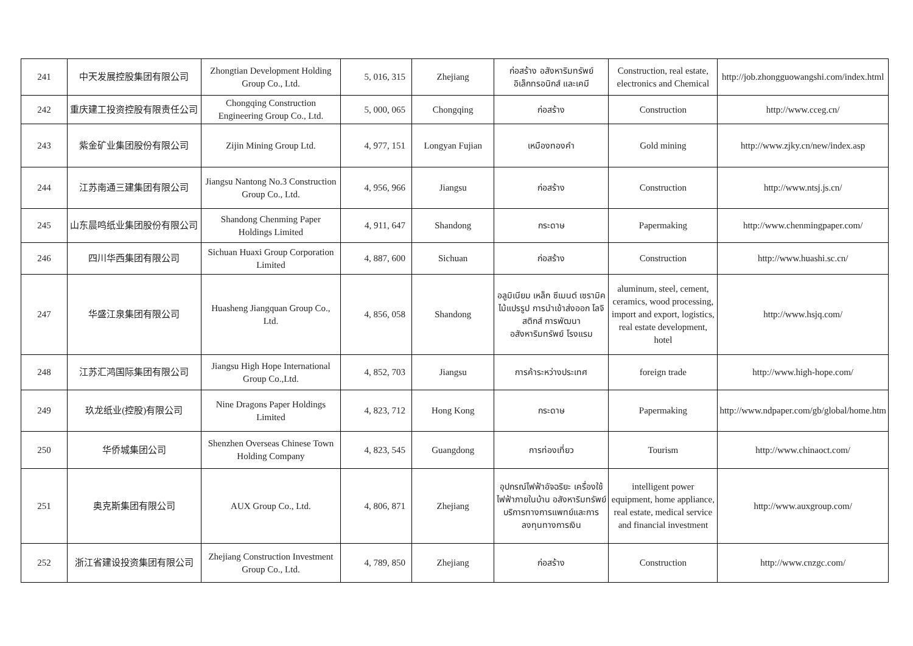| 241 | 中天发展控股集团有限公司 | Zhongtian Development Holding Group Co., Ltd. | 5, 016, 315 | Zhejiang | ก่อสร้าง อสังหาริมทรัพย์ อิเล็กทรอนิกส์ และเคมี | Construction, real estate, electronics and Chemical | http://job.zhongguowangshi.com/index.html |
| 242 | 重庆建工投资控股有限责任公司 | Chongqing Construction Engineering Group Co., Ltd. | 5, 000, 065 | Chongqing | ก่อสร้าง | Construction | http://www.cceg.cn/ |
| 243 | 紫金矿业集团股份有限公司 | Zijin Mining Group Ltd. | 4, 977, 151 | Longyan Fujian | เหมืองทองคำ | Gold mining | http://www.zjky.cn/new/index.asp |
| 244 | 江苏南通三建集团有限公司 | Jiangsu Nantong No.3 Construction Group Co., Ltd. | 4, 956, 966 | Jiangsu | ก่อสร้าง | Construction | http://www.ntsj.js.cn/ |
| 245 | 山东晨鸣纸业集团股份有限公司 | Shandong Chenming Paper Holdings Limited | 4, 911, 647 | Shandong | กระดาษ | Papermaking | http://www.chenmingpaper.com/ |
| 246 | 四川华西集团有限公司 | Sichuan Huaxi Group Corporation Limited | 4, 887, 600 | Sichuan | ก่อสร้าง | Construction | http://www.huashi.sc.cn/ |
| 247 | 华盛江泉集团有限公司 | Huasheng Jiangquan Group Co., Ltd. | 4, 856, 058 | Shandong | อลูมิเนียม เหล็ก ซีเมนต์ เซรามิค ไม้แปรรูป การนำเข้าส่งออก โลจิสติกส์ การพัฒนาอสังหาริมทรัพย์ โรงแรม | aluminum, steel, cement, ceramics, wood processing, import and export, logistics, real estate development, hotel | http://www.hsjq.com/ |
| 248 | 江苏汇鸿国际集团有限公司 | Jiangsu High Hope International Group Co.,Ltd. | 4, 852, 703 | Jiangsu | การค้าระหว่างประเทศ | foreign trade | http://www.high-hope.com/ |
| 249 | 玖龙纸业(控股)有限公司 | Nine Dragons Paper Holdings Limited | 4, 823, 712 | Hong Kong | กระดาษ | Papermaking | http://www.ndpaper.com/gb/global/home.htm |
| 250 | 华侨城集团公司 | Shenzhen Overseas Chinese Town Holding Company | 4, 823, 545 | Guangdong | การท่องเที่ยว | Tourism | http://www.chinaoct.com/ |
| 251 | 奥克斯集团有限公司 | AUX Group Co., Ltd. | 4, 806, 871 | Zhejiang | อุปกรณ์ไฟฟ้าอัจฉริยะ เครื่องใช้ไฟฟ้าภายในบ้าน อสังหาริมทรัพย์ บริการทางการแพทย์และการลงทุนทางการเงิน | intelligent power equipment, home appliance, real estate, medical service and financial investment | http://www.auxgroup.com/ |
| 252 | 浙江省建设投资集团有限公司 | Zhejiang Construction Investment Group Co., Ltd. | 4, 789, 850 | Zhejiang | ก่อสร้าง | Construction | http://www.cnzgc.com/ |